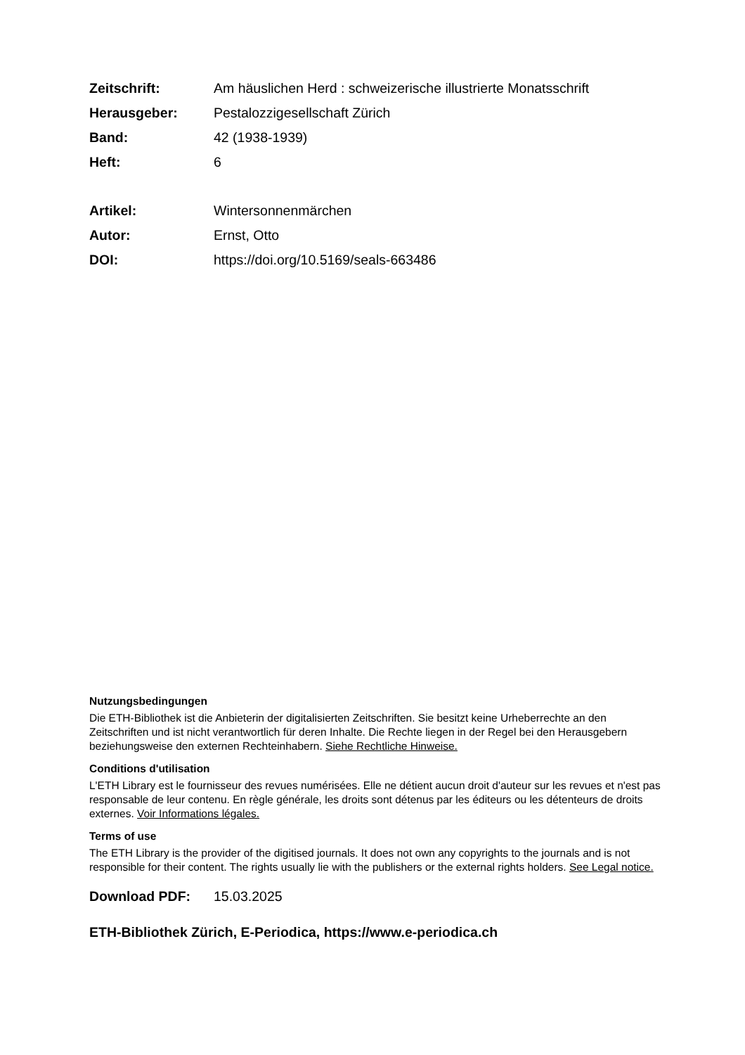Zeitschrift: Am häuslichen Herd : schweizerische illustrierte Monatsschrift
Herausgeber: Pestalozzigesellschaft Zürich
Band: 42 (1938-1939)
Heft: 6
Artikel: Wintersonnenmärchen
Autor: Ernst, Otto
DOI: https://doi.org/10.5169/seals-663486
Nutzungsbedingungen
Die ETH-Bibliothek ist die Anbieterin der digitalisierten Zeitschriften. Sie besitzt keine Urheberrechte an den Zeitschriften und ist nicht verantwortlich für deren Inhalte. Die Rechte liegen in der Regel bei den Herausgebern beziehungsweise den externen Rechteinhabern. Siehe Rechtliche Hinweise.
Conditions d'utilisation
L'ETH Library est le fournisseur des revues numérisées. Elle ne détient aucun droit d'auteur sur les revues et n'est pas responsable de leur contenu. En règle générale, les droits sont détenus par les éditeurs ou les détenteurs de droits externes. Voir Informations légales.
Terms of use
The ETH Library is the provider of the digitised journals. It does not own any copyrights to the journals and is not responsible for their content. The rights usually lie with the publishers or the external rights holders. See Legal notice.
Download PDF: 15.03.2025
ETH-Bibliothek Zürich, E-Periodica, https://www.e-periodica.ch